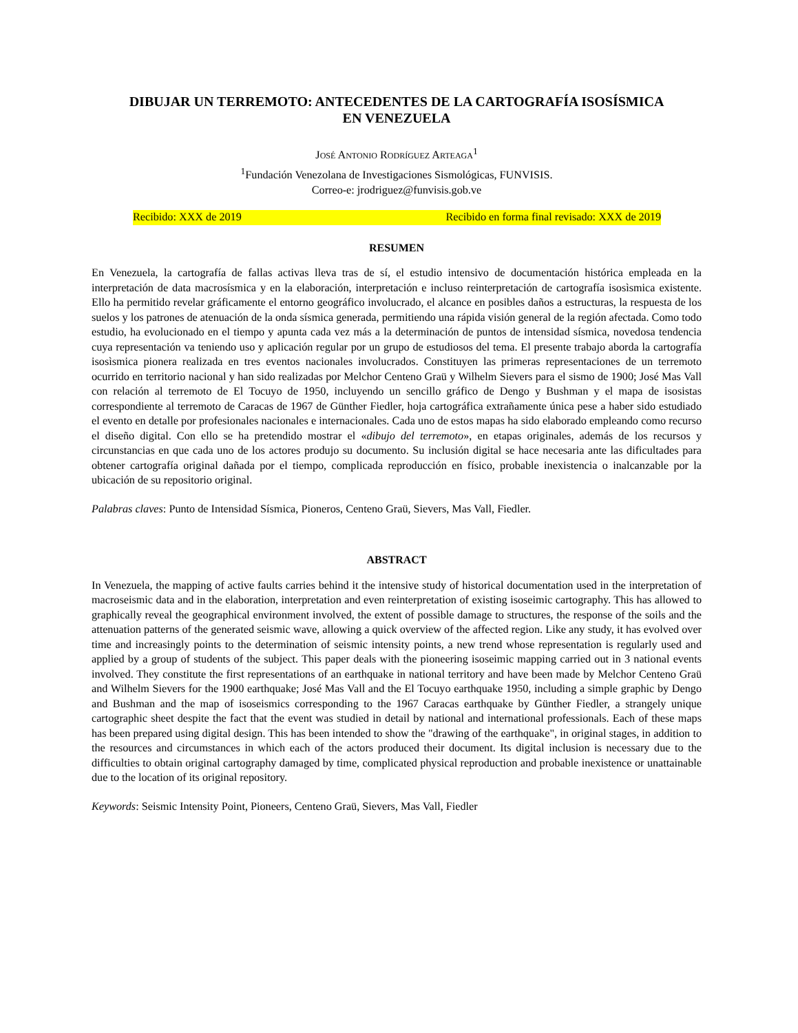DIBUJAR UN TERREMOTO: ANTECEDENTES DE LA CARTOGRAFÍA ISOSÍSMICA
EN VENEZUELA
JOSÉ ANTONIO RODRÍGUEZ ARTEAGA<sup>1</sup>
<sup>1</sup> Fundación Venezolana de Investigaciones Sismológicas, FUNVISIS.
Correo-e: jrodriguez@funvisis.gob.ve
Recibido: XXX de 2019 Recibido en forma final revisado: XXX de 2019
RESUMEN
En Venezuela, la cartografía de fallas activas lleva tras de sí, el estudio intensivo de documentación histórica empleada en la interpretación de data macrosísmica y en la elaboración, interpretación e incluso reinterpretación de cartografía isosìsmica existente. Ello ha permitido revelar gráficamente el entorno geográfico involucrado, el alcance en posibles daños a estructuras, la respuesta de los suelos y los patrones de atenuación de la onda sísmica generada, permitiendo una rápida visión general de la región afectada. Como todo estudio, ha evolucionado en el tiempo y apunta cada vez más a la determinación de puntos de intensidad sísmica, novedosa tendencia cuya representación va teniendo uso y aplicación regular por un grupo de estudiosos del tema. El presente trabajo aborda la cartografía isosìsmica pionera realizada en tres eventos nacionales involucrados. Constituyen las primeras representaciones de un terremoto ocurrido en territorio nacional y han sido realizadas por Melchor Centeno Graü y Wilhelm Sievers para el sismo de 1900; José Mas Vall con relación al terremoto de El Tocuyo de 1950, incluyendo un sencillo gráfico de Dengo y Bushman y el mapa de isosistas correspondiente al terremoto de Caracas de 1967 de Günther Fiedler, hoja cartográfica extrañamente única pese a haber sido estudiado el evento en detalle por profesionales nacionales e internacionales. Cada uno de estos mapas ha sido elaborado empleando como recurso el diseño digital. Con ello se ha pretendido mostrar el «dibujo del terremoto», en etapas originales, además de los recursos y circunstancias en que cada uno de los actores produjo su documento. Su inclusión digital se hace necesaria ante las dificultades para obtener cartografía original dañada por el tiempo, complicada reproducción en físico, probable inexistencia o inalcanzable por la ubicación de su repositorio original.
Palabras claves: Punto de Intensidad Sísmica, Pioneros, Centeno Graü, Sievers, Mas Vall, Fiedler.
ABSTRACT
In Venezuela, the mapping of active faults carries behind it the intensive study of historical documentation used in the interpretation of macroseismic data and in the elaboration, interpretation and even reinterpretation of existing isoseimic cartography. This has allowed to graphically reveal the geographical environment involved, the extent of possible damage to structures, the response of the soils and the attenuation patterns of the generated seismic wave, allowing a quick overview of the affected region. Like any study, it has evolved over time and increasingly points to the determination of seismic intensity points, a new trend whose representation is regularly used and applied by a group of students of the subject. This paper deals with the pioneering isoseimic mapping carried out in 3 national events involved. They constitute the first representations of an earthquake in national territory and have been made by Melchor Centeno Graü and Wilhelm Sievers for the 1900 earthquake; José Mas Vall and the El Tocuyo earthquake 1950, including a simple graphic by Dengo and Bushman and the map of isoseismics corresponding to the 1967 Caracas earthquake by Günther Fiedler, a strangely unique cartographic sheet despite the fact that the event was studied in detail by national and international professionals. Each of these maps has been prepared using digital design. This has been intended to show the "drawing of the earthquake", in original stages, in addition to the resources and circumstances in which each of the actors produced their document. Its digital inclusion is necessary due to the difficulties to obtain original cartography damaged by time, complicated physical reproduction and probable inexistence or unattainable due to the location of its original repository.
Keywords: Seismic Intensity Point, Pioneers, Centeno Graü, Sievers, Mas Vall, Fiedler